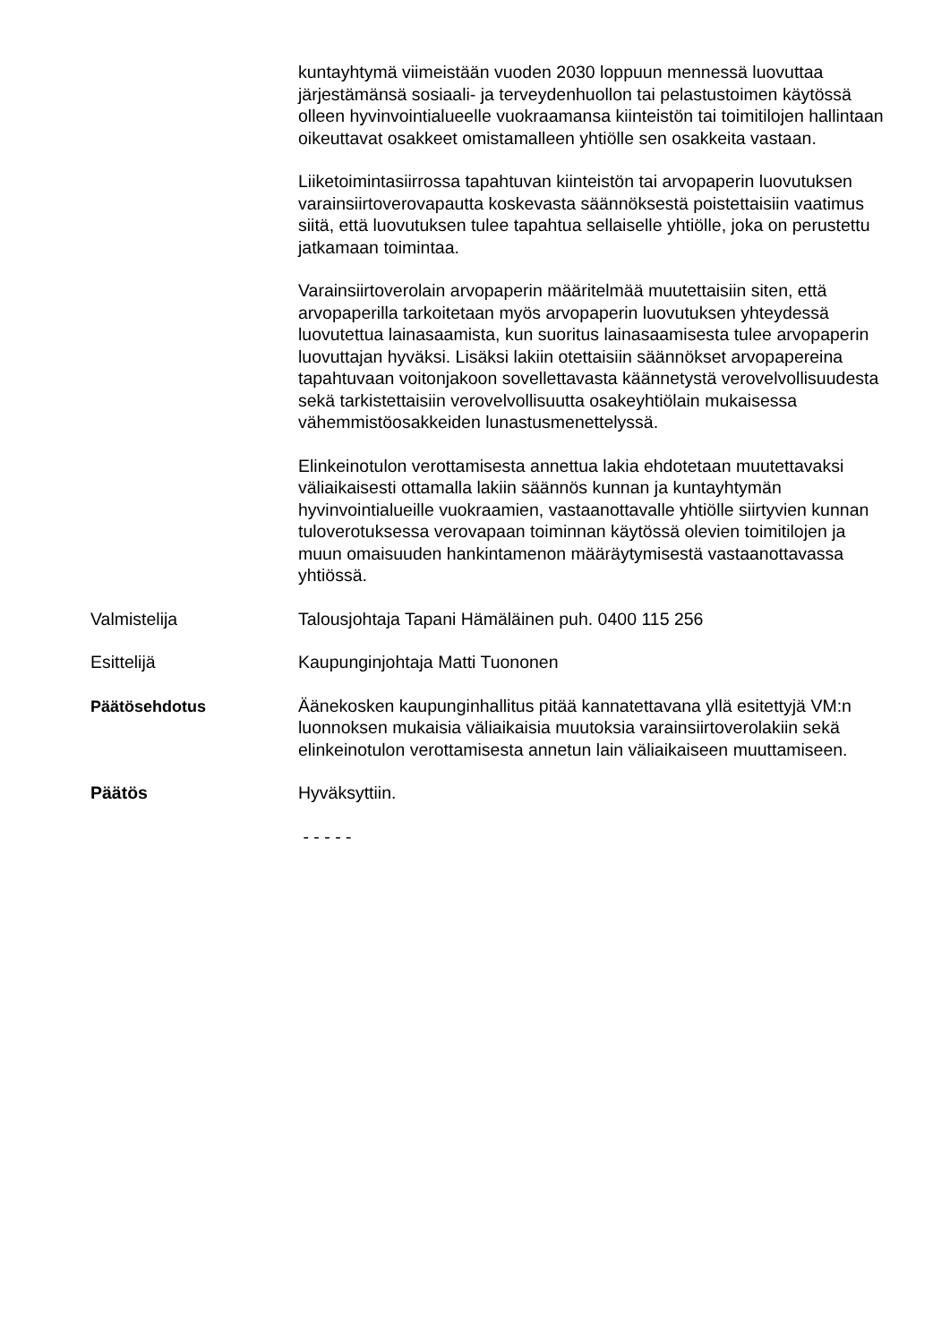kuntayhtymä viimeistään vuoden 2030 loppuun mennessä luovuttaa järjestämänsä sosiaali- ja terveydenhuollon tai pelastustoimen käytössä olleen hyvinvointialueelle vuokraamansa kiinteistön tai toimitilojen hallintaan oikeuttavat osakkeet omistamalleen yhtiölle sen osakkeita vastaan.
Liiketoimintasiirrossa tapahtuvan kiinteistön tai arvopaperin luovutuksen varainsiirtoverovapautta koskevasta säännöksestä poistettaisiin vaatimus siitä, että luovutuksen tulee tapahtua sellaiselle yhtiölle, joka on perustettu jatkamaan toimintaa.
Varainsiirtoverolain arvopaperin määritelmää muutettaisiin siten, että arvopaperilla tarkoitetaan myös arvopaperin luovutuksen yhteydessä luovutettua lainasaamista, kun suoritus lainasaamisesta tulee arvopaperin luovuttajan hyväksi. Lisäksi lakiin otettaisiin säännökset arvopapereina tapahtuvaan voitonjakoon sovellettavasta käännetystä verovelvollisuudesta sekä tarkistettaisiin verovelvollisuutta osakeyhtiölain mukaisessa vähemmistöosakkeiden lunastusmenettelyssä.
Elinkeinotulon verottamisesta annettua lakia ehdotetaan muutettavaksi väliaikaisesti ottamalla lakiin säännös kunnan ja kuntayhtymän hyvinvointialueille vuokraamien, vastaanottavalle yhtiölle siirtyvien kunnan tuloverotuksessa verovapaan toiminnan käytössä olevien toimitilojen ja muun omaisuuden hankintamenon määräytymisestä vastaanottavassa yhtiössä.
Valmistelija Talousjohtaja Tapani Hämäläinen puh. 0400 115 256
Esittelijä Kaupunginjohtaja Matti Tuononen
Päätösehdotus Äänekosken kaupunginhallitus pitää kannatettavana yllä esitettyjä VM:n luonnoksen mukaisia väliaikaisia muutoksia varainsiirtoverolakiin sekä elinkeinotulon verottamisesta annetun lain väliaikaiseen muuttamiseen.
Päätös Hyväksyttiin.
- - - - -